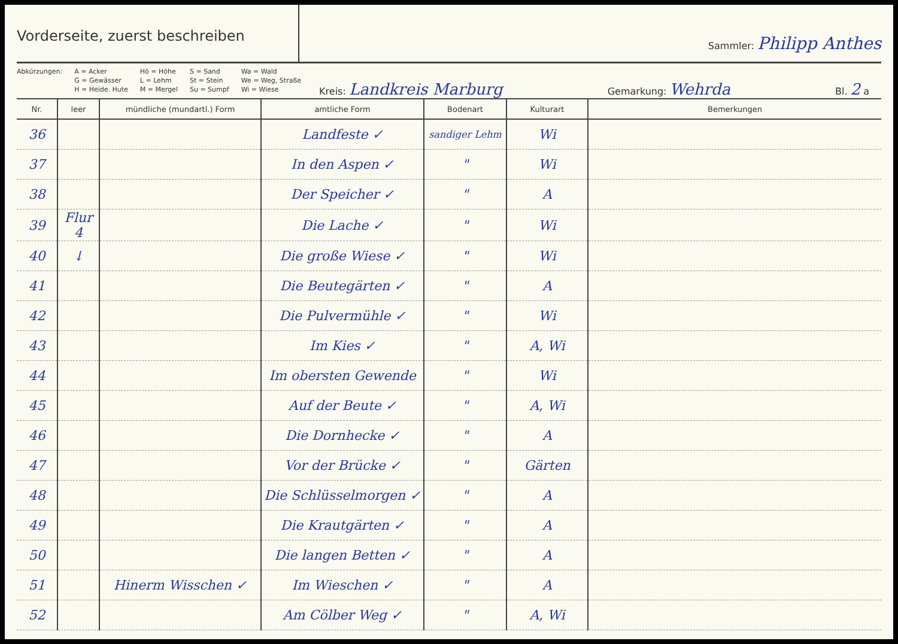Vorderseite, zuerst beschreiben
Sammler: Philipp Anthes
Abkürzungen: A = Acker
G = Gewässer
H = Heide. Hute
Hö = Höhe
L = Lehm
M = Mergel
S = Sand
St = Stein
Su = Sumpf
Wa = Wald
We = Weg, Straße
Wi = Wiese
Kreis: Landkreis Marburg Gemarkung: Wehrda Bl. 2 a
| Nr. | leer | mündliche (mundartl.) Form | amtliche Form | Bodenart | Kulturart | Bemerkungen |
| --- | --- | --- | --- | --- | --- | --- |
| 36 | | | Landfeste ✓ | sandiger Lehm | Wi | |
| 37 | | | In den Aspen ✓ | " | Wi | |
| 38 | | | Der Speicher ✓ | " | A | |
| 39 | Flur 4 | | Die Lache ✓ | " | Wi | |
| 40 | ↓ | | Die große Wiese ✓ | " | Wi | |
| 41 | | | Die Beutegärten ✓ | " | A | |
| 42 | | | Die Pulvermühle ✓ | " | Wi | |
| 43 | | | Im Kies ✓ | " | A, Wi | |
| 44 | | | Im obersten Gewende | " | Wi | |
| 45 | | | Auf der Beute ✓ | " | A, Wi | |
| 46 | | | Die Dornhecke ✓ | " | A | |
| 47 | | | Vor der Brücke ✓ | " | Gärten | |
| 48 | | | Die Schlüsselmorgen ✓ | " | A | |
| 49 | | | Die Krautgärten ✓ | " | A | |
| 50 | | | Die langen Betten ✓ | " | A | |
| 51 | | Hinerm Wisschen ✓ | Im Wieschen ✓ | " | A | |
| 52 | | | Am Cölber Weg ✓ | " | A, Wi | |